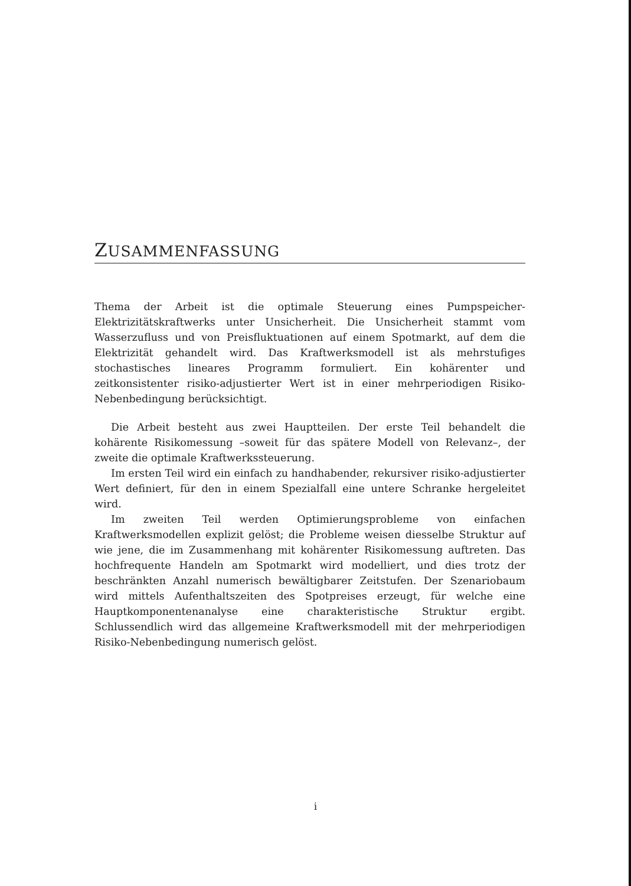ZUSAMMENFASSUNG
Thema der Arbeit ist die optimale Steuerung eines Pumpspeicher-Elektrizitätskraftwerks unter Unsicherheit. Die Unsicherheit stammt vom Wasserzufluss und von Preisfluktuationen auf einem Spotmarkt, auf dem die Elektrizität gehandelt wird. Das Kraftwerksmodell ist als mehrstufiges stochastisches lineares Programm formuliert. Ein kohärenter und zeitkonsistenter risiko-adjustierter Wert ist in einer mehrperiodigen Risiko-Nebenbedingung berücksichtigt.
Die Arbeit besteht aus zwei Hauptteilen. Der erste Teil behandelt die kohärente Risikomessung –soweit für das spätere Modell von Relevanz–, der zweite die optimale Kraftwerkssteuerung.
Im ersten Teil wird ein einfach zu handhabender, rekursiver risiko-adjustierter Wert definiert, für den in einem Spezialfall eine untere Schranke hergeleitet wird.
Im zweiten Teil werden Optimierungsprobleme von einfachen Kraftwerksmodellen explizit gelöst; die Probleme weisen diesselbe Struktur auf wie jene, die im Zusammenhang mit kohärenter Risikomessung auftreten. Das hochfrequente Handeln am Spotmarkt wird modelliert, und dies trotz der beschränkten Anzahl numerisch bewältigbarer Zeitstufen. Der Szenariobaum wird mittels Aufenthaltszeiten des Spotpreises erzeugt, für welche eine Hauptkomponentenanalyse eine charakteristische Struktur ergibt. Schlussendlich wird das allgemeine Kraftwerksmodell mit der mehrperiodigen Risiko-Nebenbedingung numerisch gelöst.
i